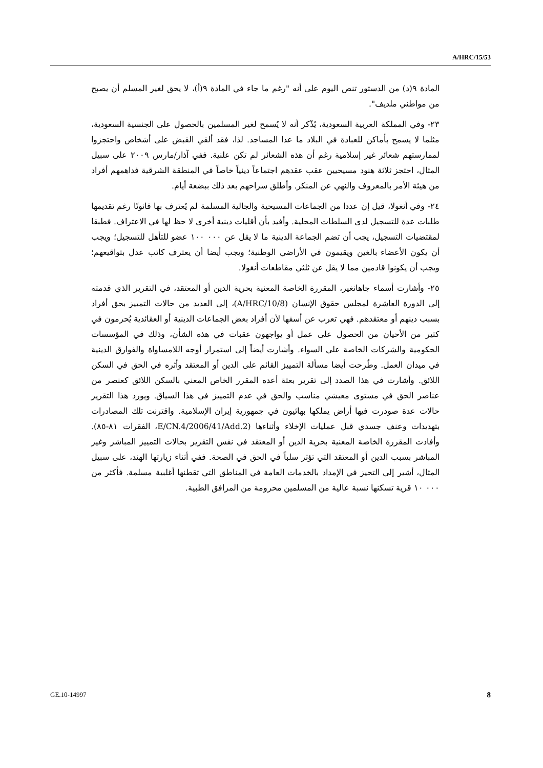A/HRC/15/53
المادة ٩(د) من الدستور تنص اليوم على أنه "رغم ما جاء في المادة ٩(أ)، لا يحق لغير المسلم أن يصبح من مواطني ملديف".
٢٣- وفي المملكة العربية السعودية، يُذْكر أنه لا يُسمح لغير المسلمين بالحصول على الجنسية السعودية، مثلما لا يسمح بأماكن للعبادة في البلاد ما عدا المساجد. لذا، فقد ألقي القبض على أشخاص واحتجزوا لممارستهم شعائر غير إسلامية رغم أن هذه الشعائر لم تكن علنية. ففي آذار/مارس ٢٠٠٩ على سبيل المثال، احتجز ثلاثة هنود مسيحيين عقب عقدهم اجتماعاً دينياً خاصاً في المنطقة الشرقية فداهمهم أفراد من هيئة الأمر بالمعروف والنهي عن المنكر. وأطلق سراحهم بعد ذلك ببضعة أيام.
٢٤- وفي أنغولا، قيل إن عددا من الجماعات المسيحية والجالية المسلمة لم يُعترف بها قانونًا رغم تقديمها طلبات عدة للتسجيل لدى السلطات المحلية. وأفيد بأن أقليات دينية أخرى لا حظ لها في الاعتراف. فطبقا لمقتضيات التسجيل، يجب أن تضم الجماعة الدينية ما لا يقل عن ٠٠٠ ١٠٠ عضو للتأهل للتسجيل؛ ويجب أن يكون الأعضاء بالغين ويقيمون في الأراضي الوطنية؛ ويجب أيضا أن يعترف كاتب عدل بتواقيعهم؛ ويجب أن يكونوا قادمين مما لا يقل عن ثلثي مقاطعات أنغولا.
٢٥- وأشارت أسماء جاهانغير، المقررة الخاصة المعنية بحرية الدين أو المعتقد، في التقرير الذي قدمته إلى الدورة العاشرة لمجلس حقوق الإنسان (A/HRC/10/8)، إلى العديد من حالات التمييز بحق أفراد بسبب دينهم أو معتقدهم. فهي تعرب عن أسفها لأن أفراد بعض الجماعات الدينية أو العقائدية يُحرمون في كثير من الأحيان من الحصول على عمل أو يواجهون عقبات في هذه الشأن، وذلك في المؤسسات الحكومية والشركات الخاصة على السواء. وأشارت أيضاً إلى استمرار أوجه اللامساواة والفوارق الدينية في ميدان العمل. وطُرحت أيضا مسألة التمييز القائم على الدين أو المعتقد وأثره في الحق في السكن اللائق. وأشارت في هذا الصدد إلى تقرير بعثة أعده المقرر الخاص المعني بالسكن اللائق كعنصر من عناصر الحق في مستوى معيشي مناسب والحق في عدم التمييز في هذا السياق. ويورد هذا التقرير حالات عدة صودرت فيها أراض يملكها بهائيون في جمهورية إيران الإسلامية. واقترنت تلك المصادرات بتهديدات وعنف جسدي قبل عمليات الإخلاء وأثناءها (E/CN.4/2006/41/Add.2، الفقرات ٨١-٨٥). وأفادت المقررة الخاصة المعنية بحرية الدين أو المعتقد في نفس التقرير بحالات التمييز المباشر وغير المباشر بسبب الدين أو المعتقد التي تؤثر سلباً في الحق في الصحة. ففي أثناء زيارتها الهند، على سبيل المثال، أشير إلى التحيز في الإمداد بالخدمات العامة في المناطق التي تقطنها أغلبية مسلمة. فأكثر من ٠٠٠ ١٠ قرية تسكنها نسبة عالية من المسلمين محرومة من المرافق الطبية.
GE.10-14997 8